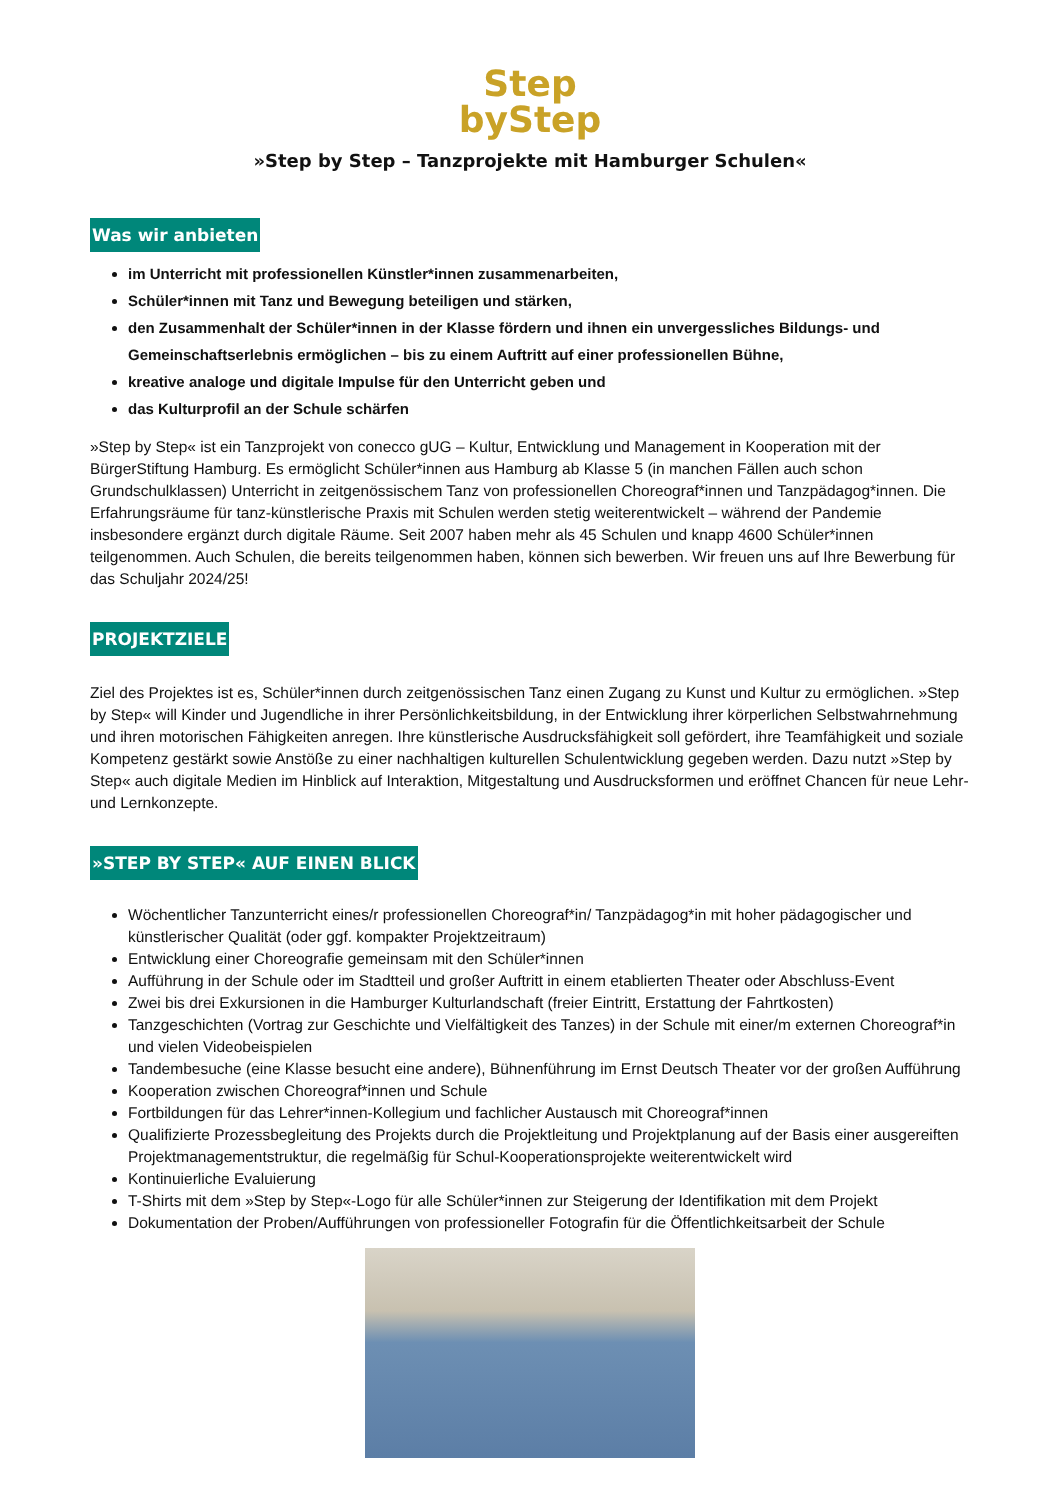Step
byStep
»Step by Step – Tanzprojekte mit Hamburger Schulen«
Was wir anbieten
im Unterricht mit professionellen Künstler*innen zusammenarbeiten,
Schüler*innen mit Tanz und Bewegung beteiligen und stärken,
den Zusammenhalt der Schüler*innen in der Klasse fördern und ihnen ein unvergessliches Bildungs- und Gemeinschaftserlebnis ermöglichen – bis zu einem Auftritt auf einer professionellen Bühne,
kreative analoge und digitale Impulse für den Unterricht geben und
das Kulturprofil an der Schule schärfen
»Step by Step« ist ein Tanzprojekt von conecco gUG – Kultur, Entwicklung und Management in Kooperation mit der BürgerStiftung Hamburg. Es ermöglicht Schüler*innen aus Hamburg ab Klasse 5 (in manchen Fällen auch schon Grundschulklassen) Unterricht in zeitgenössischem Tanz von professionellen Choreograf*innen und Tanzpädagog*innen. Die Erfahrungsräume für tanz-künstlerische Praxis mit Schulen werden stetig weiterentwickelt – während der Pandemie insbesondere ergänzt durch digitale Räume. Seit 2007 haben mehr als 45 Schulen und knapp 4600 Schüler*innen teilgenommen. Auch Schulen, die bereits teilgenommen haben, können sich bewerben. Wir freuen uns auf Ihre Bewerbung für das Schuljahr 2024/25!
PROJEKTZIELE
Ziel des Projektes ist es, Schüler*innen durch zeitgenössischen Tanz einen Zugang zu Kunst und Kultur zu ermöglichen. »Step by Step« will Kinder und Jugendliche in ihrer Persönlichkeitsbildung, in der Entwicklung ihrer körperlichen Selbstwahrnehmung und ihren motorischen Fähigkeiten anregen. Ihre künstlerische Ausdrucksfähigkeit soll gefördert, ihre Teamfähigkeit und soziale Kompetenz gestärkt sowie Anstöße zu einer nachhaltigen kulturellen Schulentwicklung gegeben werden. Dazu nutzt »Step by Step« auch digitale Medien im Hinblick auf Interaktion, Mitgestaltung und Ausdrucksformen und eröffnet Chancen für neue Lehr- und Lernkonzepte.
»STEP BY STEP« AUF EINEN BLICK
Wöchentlicher Tanzunterricht eines/r professionellen Choreograf*in/ Tanzpädagog*in mit hoher pädagogischer und künstlerischer Qualität (oder ggf. kompakter Projektzeitraum)
Entwicklung einer Choreografie gemeinsam mit den Schüler*innen
Aufführung in der Schule oder im Stadtteil und großer Auftritt in einem etablierten Theater oder Abschluss-Event
Zwei bis drei Exkursionen in die Hamburger Kulturlandschaft (freier Eintritt, Erstattung der Fahrtkosten)
Tanzgeschichten (Vortrag zur Geschichte und Vielfältigkeit des Tanzes) in der Schule mit einer/m externen Choreograf*in und vielen Videobeispielen
Tandembesuche (eine Klasse besucht eine andere), Bühnenführung im Ernst Deutsch Theater vor der großen Aufführung
Kooperation zwischen Choreograf*innen und Schule
Fortbildungen für das Lehrer*innen-Kollegium und fachlicher Austausch mit Choreograf*innen
Qualifizierte Prozessbegleitung des Projekts durch die Projektleitung und Projektplanung auf der Basis einer ausgereiften Projektmanagementstruktur, die regelmäßig für Schul-Kooperationsprojekte weiterentwickelt wird
Kontinuierliche Evaluierung
T-Shirts mit dem »Step by Step«-Logo für alle Schüler*innen zur Steigerung der Identifikation mit dem Projekt
Dokumentation der Proben/Aufführungen von professioneller Fotografin für die Öffentlichkeitsarbeit der Schule